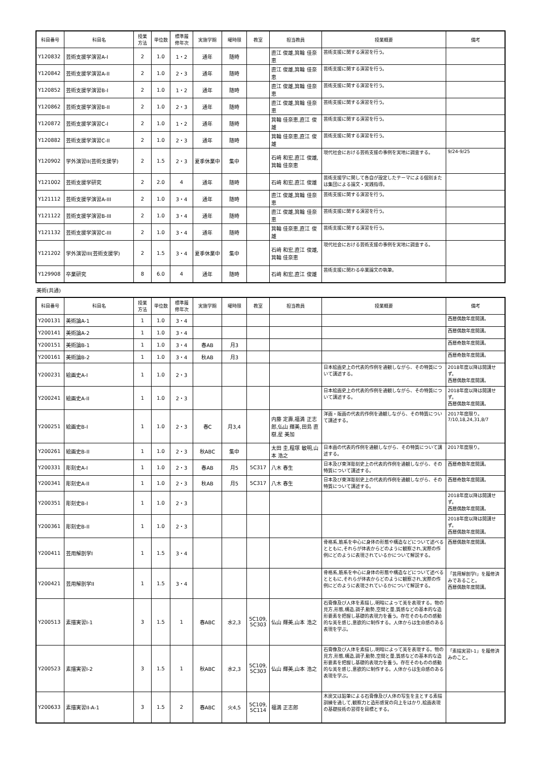| 科目番号 | 科目名 | 授業 方法 | 単位数 | 標準履 修年次 | 実施学期 | 曜時限 | 教室 | 担当教員 | 授業概要 | 備考 |
| --- | --- | --- | --- | --- | --- | --- | --- | --- | --- | --- |
| Y120832 | 芸術支援学演習A-I | 2 | 1.0 | 1・2 | 通年 | 随時 | | 直江 俊雄,箕輪 佳奈恵 | 芸術支援に関する演習を行う。 | |
| Y120842 | 芸術支援学演習A-II | 2 | 1.0 | 2・3 | 通年 | 随時 | | 直江 俊雄,箕輪 佳奈恵 | 芸術支援に関する演習を行う。 | |
| Y120852 | 芸術支援学演習B-I | 2 | 1.0 | 1・2 | 通年 | 随時 | | 直江 俊雄,箕輪 佳奈恵 | 芸術支援に関する演習を行う。 | |
| Y120862 | 芸術支援学演習B-II | 2 | 1.0 | 2・3 | 通年 | 随時 | | 直江 俊雄,箕輪 佳奈恵 | 芸術支援に関する演習を行う。 | |
| Y120872 | 芸術支援学演習C-I | 2 | 1.0 | 1・2 | 通年 | 随時 | | 箕輪 佳奈恵,直江 俊雄 | 芸術支援に関する演習を行う。 | |
| Y120882 | 芸術支援学演習C-II | 2 | 1.0 | 2・3 | 通年 | 随時 | | 箕輪 佳奈恵,直江 俊雄 | 芸術支援に関する演習を行う。 | |
| Y120902 | 学外演習II(芸術支援学) | 2 | 1.5 | 2・3 | 夏季休業中 | 集中 | | 石﨑 和宏,直江 俊雄,箕輪 佳奈恵 | 現代社会における芸術支援の事例を実地に調査する。 | 9/24-9/25 |
| Y121002 | 芸術支援学研究 | 2 | 2.0 | 4 | 通年 | 随時 | | 石﨑 和宏,直江 俊雄 | 芸術支援学に関して各自が設定したテーマによる個別または集団による論文・実践指導。 | |
| Y121112 | 芸術支援学演習A-III | 2 | 1.0 | 3・4 | 通年 | 随時 | | 直江 俊雄,箕輪 佳奈恵 | 芸術支援に関する演習を行う。 | |
| Y121122 | 芸術支援学演習B-III | 2 | 1.0 | 3・4 | 通年 | 随時 | | 直江 俊雄,箕輪 佳奈恵 | 芸術支援に関する演習を行う。 | |
| Y121132 | 芸術支援学演習C-III | 2 | 1.0 | 3・4 | 通年 | 随時 | | 箕輪 佳奈恵,直江 俊雄 | 芸術支援に関する演習を行う。 | |
| Y121202 | 学外演習III(芸術支援学) | 2 | 1.5 | 3・4 | 夏季休業中 | 集中 | | 石﨑 和宏,直江 俊雄,箕輪 佳奈恵 | 現代社会における芸術支援の事例を実地に調査する。 | |
| Y129908 | 卒業研究 | 8 | 6.0 | 4 | 通年 | 随時 | | 石﨑 和宏,直江 俊雄 | 芸術支援に関わる卒業論文の執筆。 | |
美術(共通)
| 科目番号 | 科目名 | 授業 方法 | 単位数 | 標準履 修年次 | 実施学期 | 曜時限 | 教室 | 担当教員 | 授業概要 | 備考 |
| --- | --- | --- | --- | --- | --- | --- | --- | --- | --- | --- |
| Y200131 | 美術論A-1 | 1 | 1.0 | 3・4 | | | | | | 西暦偶数年度開講。 |
| Y200141 | 美術論A-2 | 1 | 1.0 | 3・4 | | | | | | 西暦偶数年度開講。 |
| Y200151 | 美術論B-1 | 1 | 1.0 | 3・4 | 春AB | 月3 | | | | 西暦奇数年度開講。 |
| Y200161 | 美術論B-2 | 1 | 1.0 | 3・4 | 秋AB | 月3 | | | | 西暦奇数年度開講。 |
| Y200231 | 絵画史A-I | 1 | 1.0 | 2・3 | | | | | 日本絵画史上の代表的作例を通観しながら、その特質について講述する。 | 2018年度以降は開講せず。 西暦偶数年度開講。 |
| Y200241 | 絵画史A-II | 1 | 1.0 | 2・3 | | | | | 日本絵画史上の代表的作例を通観しながら、その特質について講述する。 | 2018年度以降は開講せず。 西暦偶数年度開講。 |
| Y200251 | 絵画史B-I | 1 | 1.0 | 2・3 | 春C | 月3,4 | | 内藤 定壽,福満 正志郎,仏山 輝美,田島 直樹,星 美加 | 洋画・版画の代表的作例を通観しながら、その特質について講述する。 | 2017年度限り。 7/10,18,24,31,8/7 |
| Y200261 | 絵画史B-II | 1 | 1.0 | 2・3 | 秋ABC | 集中 | | 太田 圭,程塚 敏明,山本 浩之 | 日本画の代表的作例を通観しながら、その特質について講述する。 | 2017年度限り。 |
| Y200331 | 彫刻史A-I | 1 | 1.0 | 2・3 | 春AB | 月5 | 5C317 | 八木 春生 | 日本及び東洋彫刻史上の代表的作例を通観しながら、その特質について講述する。 | 西暦奇数年度開講。 |
| Y200341 | 彫刻史A-II | 1 | 1.0 | 2・3 | 秋AB | 月5 | 5C317 | 八木 春生 | 日本及び東洋彫刻史上の代表的作例を通観しながら、その特質について講述する。 | 西暦奇数年度開講。 |
| Y200351 | 彫刻史B-I | 1 | 1.0 | 2・3 | | | | | | 2018年度以降は開講せず。 西暦偶数年度開講。 |
| Y200361 | 彫刻史B-II | 1 | 1.0 | 2・3 | | | | | | 2018年度以降は開講せず。 西暦偶数年度開講。 |
| Y200411 | 芸用解剖学I | 1 | 1.5 | 3・4 | | | | | 骨格系,筋系を中心に身体の形態や構造などについて述べるとともに,それらが体表からどのように観察され,実際の作例にどのように表現されているかについて解説する。 | 西暦偶数年度開講。 |
| Y200421 | 芸用解剖学II | 1 | 1.5 | 3・4 | | | | | 骨格系,筋系を中心に身体の形態や構造などについて述べるとともに,それらが体表からどのように観察され,実際の作例にどのように表現されているかについて解説する。 | 「芸用解剖学I」を履修済みであること。 西暦偶数年度開講。 |
| Y200513 | 素描実習I-1 | 3 | 1.5 | 1 | 春ABC | 水2,3 | 5C109, 5C303 | 仏山 輝美,山本 浩之 | 石膏像及び人体を素描し,明暗によって美を表現する。物の見方,形態,構造,調子,動勢,空間と量,質感などの基本的な造形要素を把握し基礎的表現力を養う。存在そのものの感動的な美を感じ,意欲的に制作する。人体からは生命感のある表現を学ぶ。 | |
| Y200523 | 素描実習I-2 | 3 | 1.5 | 1 | 秋ABC | 水2,3 | 5C109, 5C303 | 仏山 輝美,山本 浩之 | 石膏像及び人体を素描し,明暗によって美を表現する。物の見方,形態,構造,調子,動勢,空間と量,質感などの基本的な造形要素を把握し基礎的表現力を養う。存在そのものの感動的な美を感じ,意欲的に制作する。人体からは生命感のある表現を学ぶ。 | 「素描実習I-1」を履修済みのこと。 |
| Y200633 | 素描実習II-A-1 | 3 | 1.5 | 2 | 春ABC | 火4,5 | 5C109, 5C114 | 福満 正志郎 | 木炭又は鉛筆による石膏像及び人体の写生を主とする素描訓練を通して,観察力と造形感覚の向上をはかり,絵画表現の基礎技術の習得を目標とする。 | |